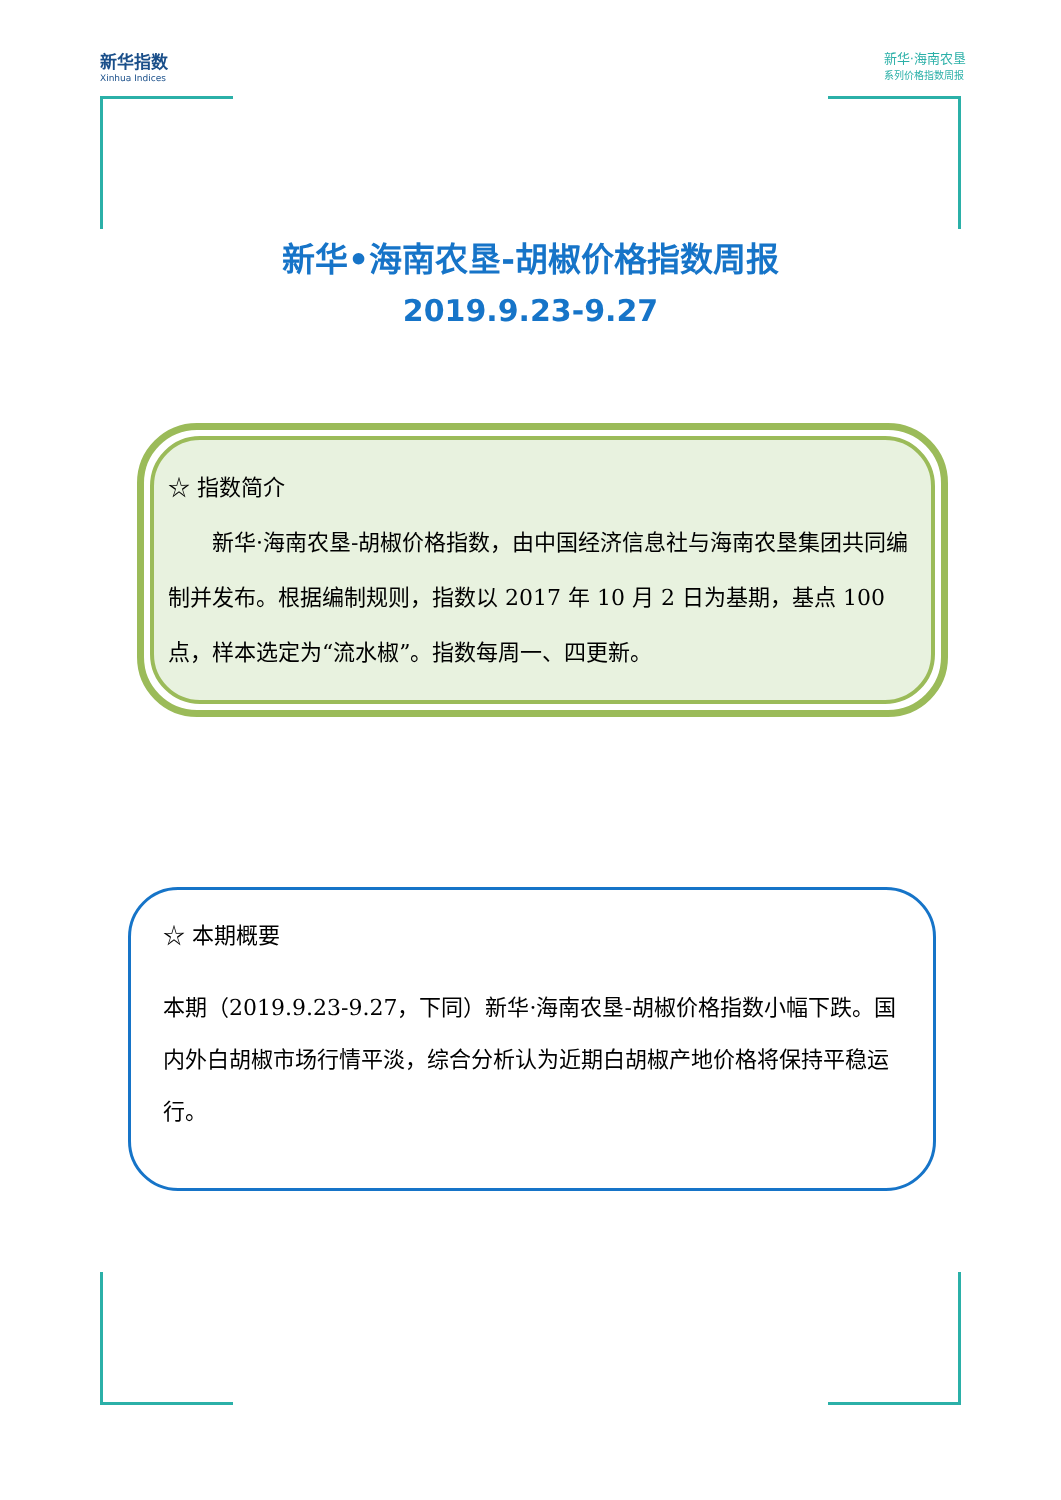新华指数
Xinhua Indices
新华·海南农垦
系列价格指数周报
新华•海南农垦-胡椒价格指数周报
2019.9.23-9.27
☆ 指数简介
  新华·海南农垦-胡椒价格指数，由中国经济信息社与海南农垦集团共同编制并发布。根据编制规则，指数以 2017 年 10 月 2 日为基期，基点 100 点，样本选定为“流水椒”。指数每周一、四更新。
☆ 本期概要
本期（2019.9.23-9.27，下同）新华·海南农垦-胡椒价格指数小幅下跌。国内外白胡椒市场行情平淡，综合分析认为近期白胡椒产地价格将保持平稳运行。